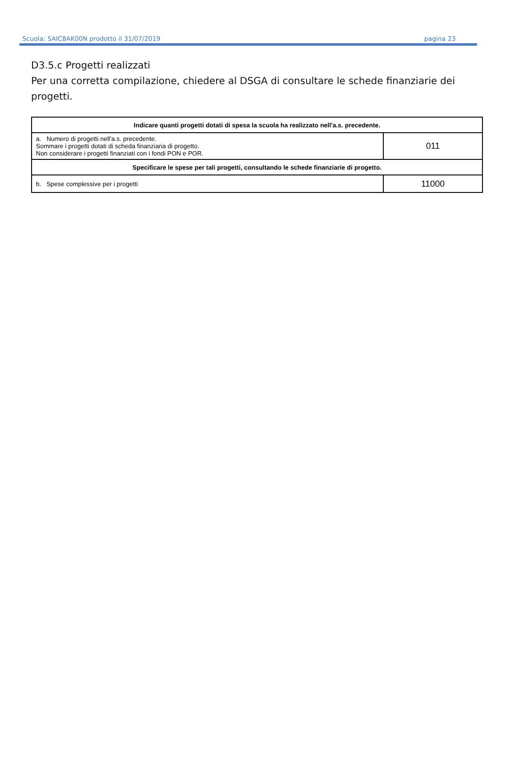Scuola: SAIC8AK00N prodotto il 31/07/2019 pagina 23
D3.5.c Progetti realizzati
Per una corretta compilazione, chiedere al DSGA di consultare le schede finanziarie dei progetti.
| Indicare quanti progetti dotati di spesa la scuola ha realizzato nell'a.s. precedente. | |
| --- | --- |
| a. Numero di progetti nell'a.s. precedente. Sommare i progetti dotati di scheda finanziaria di progetto. Non considerare i progetti finanziati con i fondi PON e POR. | 011 |
| Specificare le spese per tali progetti, consultando le schede finanziarie di progetto. | |
| b. Spese complessive per i progetti | 11000 |